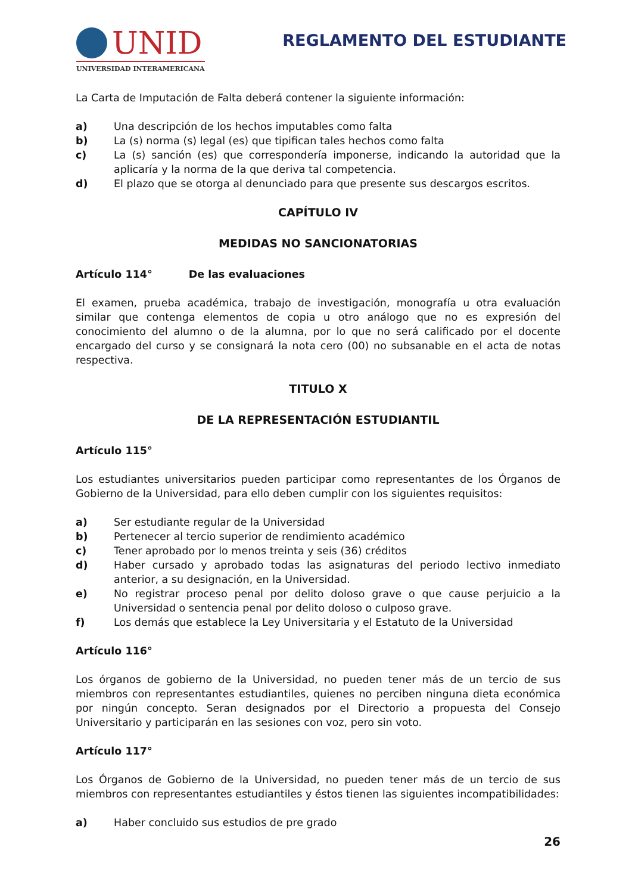UNID
UNIVERSIDAD INTERAMERICANA
REGLAMENTO DEL ESTUDIANTE
La Carta de Imputación de Falta deberá contener la siguiente información:
a) Una descripción de los hechos imputables como falta
b) La (s) norma (s) legal (es) que tipifican tales hechos como falta
c) La (s) sanción (es) que correspondería imponerse, indicando la autoridad que la aplicaría y la norma de la que deriva tal competencia.
d) El plazo que se otorga al denunciado para que presente sus descargos escritos.
CAPÍTULO IV
MEDIDAS NO SANCIONATORIAS
Artículo 114° De las evaluaciones
El examen, prueba académica, trabajo de investigación, monografía u otra evaluación similar que contenga elementos de copia u otro análogo que no es expresión del conocimiento del alumno o de la alumna, por lo que no será calificado por el docente encargado del curso y se consignará la nota cero (00) no subsanable en el acta de notas respectiva.
TITULO X
DE LA REPRESENTACIÓN ESTUDIANTIL
Artículo 115°
Los estudiantes universitarios pueden participar como representantes de los Órganos de Gobierno de la Universidad, para ello deben cumplir con los siguientes requisitos:
a) Ser estudiante regular de la Universidad
b) Pertenecer al tercio superior de rendimiento académico
c) Tener aprobado por lo menos treinta y seis (36) créditos
d) Haber cursado y aprobado todas las asignaturas del periodo lectivo inmediato anterior, a su designación, en la Universidad.
e) No registrar proceso penal por delito doloso grave o que cause perjuicio a la Universidad o sentencia penal por delito doloso o culposo grave.
f) Los demás que establece la Ley Universitaria y el Estatuto de la Universidad
Artículo 116°
Los órganos de gobierno de la Universidad, no pueden tener más de un tercio de sus miembros con representantes estudiantiles, quienes no perciben ninguna dieta económica por ningún concepto. Seran designados por el Directorio a propuesta del Consejo Universitario y participarán en las sesiones con voz, pero sin voto.
Artículo 117°
Los Órganos de Gobierno de la Universidad, no pueden tener más de un tercio de sus miembros con representantes estudiantiles y éstos tienen las siguientes incompatibilidades:
a) Haber concluido sus estudios de pre grado
26